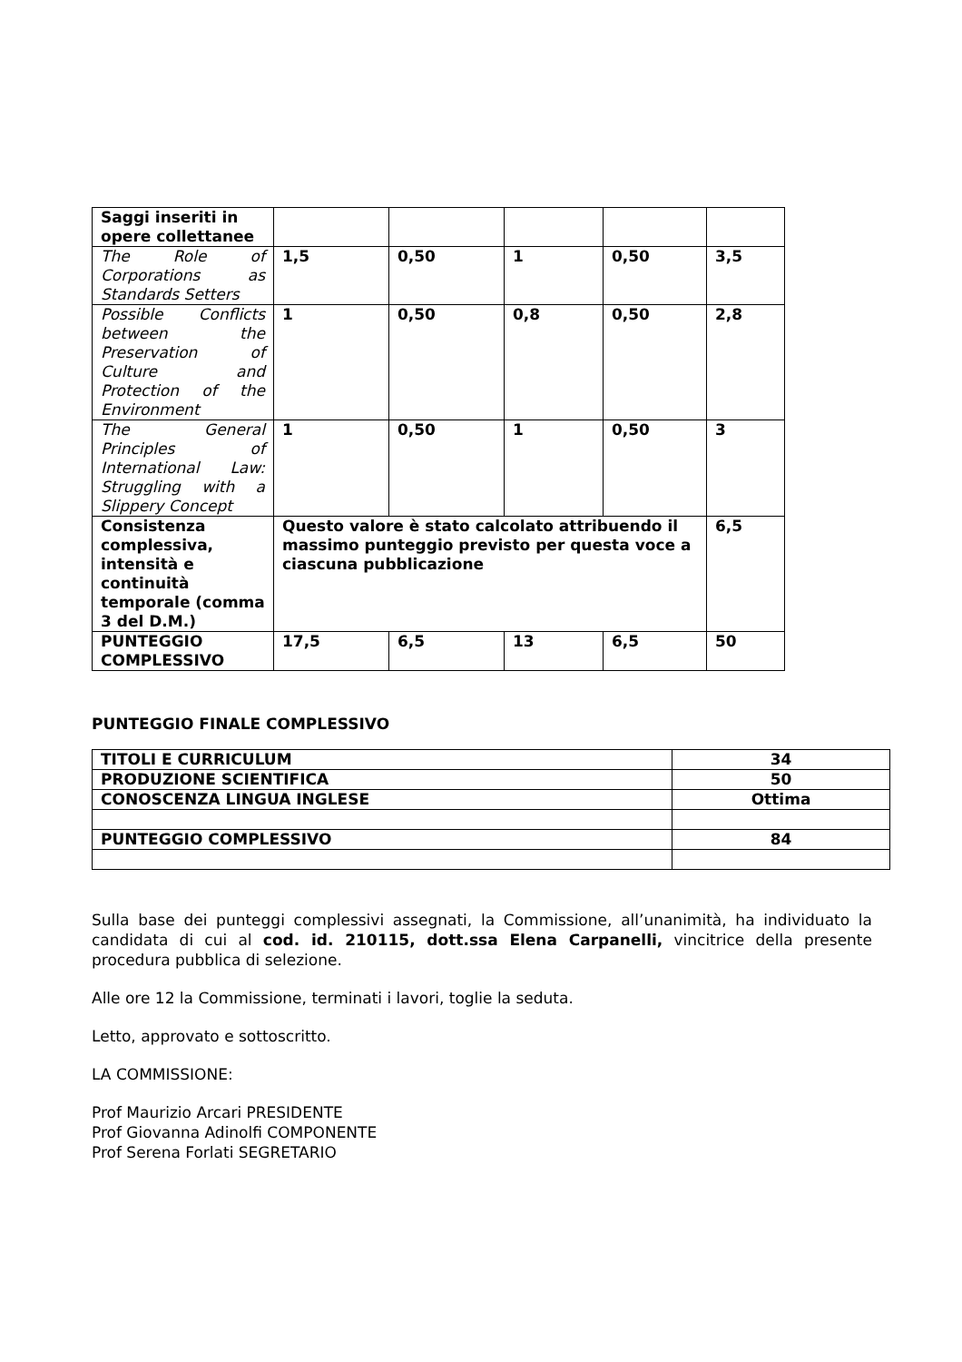| Saggi inseriti in opere collettanee | | | | | |
| The Role of Corporations as Standards Setters | 1,5 | 0,50 | 1 | 0,50 | 3,5 |
| Possible Conflicts between the Preservation of Culture and Protection of the Environment | 1 | 0,50 | 0,8 | 0,50 | 2,8 |
| The General Principles of International Law: Struggling with a Slippery Concept | 1 | 0,50 | 1 | 0,50 | 3 |
| Consistenza complessiva, intensità e continuità temporale (comma 3 del D.M.) | Questo valore è stato calcolato attribuendo il massimo punteggio previsto per questa voce a ciascuna pubblicazione | | | | 6,5 |
| PUNTEGGIO COMPLESSIVO | 17,5 | 6,5 | 13 | 6,5 | 50 |
PUNTEGGIO FINALE COMPLESSIVO
| TITOLI E CURRICULUM | 34 |
| PRODUZIONE SCIENTIFICA | 50 |
| CONOSCENZA LINGUA INGLESE | Ottima |
| PUNTEGGIO COMPLESSIVO | 84 |
Sulla base dei punteggi complessivi assegnati, la Commissione, all’unanimità, ha individuato la candidata di cui al cod. id. 210115, dott.ssa Elena Carpanelli, vincitrice della presente procedura pubblica di selezione.
Alle ore 12 la Commissione, terminati i lavori, toglie la seduta.
Letto, approvato e sottoscritto.
LA COMMISSIONE:
Prof Maurizio Arcari PRESIDENTE
Prof Giovanna Adinolfi COMPONENTE
Prof Serena Forlati SEGRETARIO